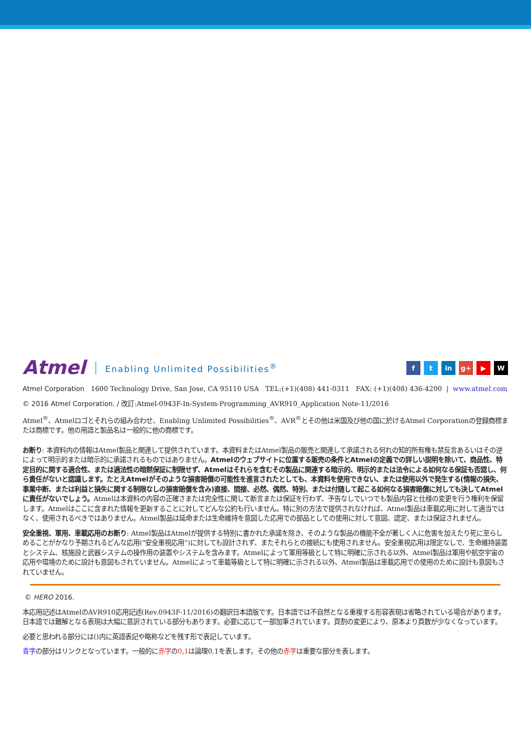Atmel Enabling Unlimited Possibilities<sup>®</sup>
f t in g+ ▶ W
Atmel Corporation 1600 Technology Drive, San Jose, CA 95110 USA TEL:(+1)(408) 441-0311 FAX: (+1)(408) 436-4200 | www.atmel.com
© 2016 Atmel Corporation. / 改訂:Atmel-0943F-In-System-Programming_AVR910_Application Note-11/2016
Atmel<sup>®</sup>、Atmelロゴとそれらの組み合わせ、Enabling Unlimited Possibilities<sup>®</sup>、AVR<sup>®</sup>とその他は米国及び他の国に於けるAtmel Corporationの登録商標または商標です。他の用語と製品名は一般的に他の商標です。
お断り: 本資料内の情報はAtmel製品と関連して提供されています。本資料またはAtmel製品の販売と関連して承諾される何れの知的所有権も禁反言あるいはその逆によって明示的または暗示的に承諾されるものではありません。Atmelのウェブサイトに位置する販売の条件とAtmelの定義での詳しい説明を除いて、商品性、特定目的に関する適合性、または適法性の暗黙保証に制限せず、Atmelはそれらを含むその製品に関連する暗示的、明示的または法令による如何なる保証も否認し、何ら責任がないと認識します。たとえAtmelがそのような損害賠償の可能性を進言されたとしても、本資料を使用できない、または使用以外で発生する(情報の損失、事業中断、または利益と損失に関する制限なしの損害賠償を含み)直接、間接、必然、偶然、特別、または付随して起こる如何なる損害賠償に対しても決してAtmelに責任がないでしょう。Atmelは本資料の内容の正確さまたは完全性に関して断言または保証を行わず、予告なしでいつでも製品内容と仕様の変更を行う権利を保留します。Atmelはここに含まれた情報を更新することに対してどんな公約も行いません。特に別の方法で提供されなければ、Atmel製品は車載応用に対して適当ではなく、使用されるべきではありません。Atmel製品は延命または生命維持を意図した応用での部品としての使用に対して意図、認定、または保証されません。
安全重視、軍用、車載応用のお断り: Atmel製品はAtmelが提供する特別に書かれた承諾を除き、そのような製品の機能不全が著しく人に危害を加えたり死に至らしめることがかなり予期されるどんな応用("安全重視応用")に対しても設計されず、またそれらとの接続にも使用されません。安全重視応用は限定なしで、生命維持装置とシステム、核施設と武器システムの操作用の装置やシステムを含みます。Atmelによって軍用等級として特に明確に示される以外、Atmel製品は軍用や航空宇宙の応用や環境のために設計も意図もされていません。Atmelによって車載等級として特に明確に示される以外、Atmel製品は車載応用での使用のために設計も意図もされていません。
© HERO 2016.
本応用記述はAtmelのAVR910応用記述(Rev.0943F-11/2016)の翻訳日本語版です。日本語では不自然となる重複する形容表現は省略されている場合があります。日本語では難解となる表現は大幅に意訳されている部分もあります。必要に応じて一部加筆されています。頁割の変更により、原本より頁数が少なくなっています。
必要と思われる部分には()内に英語表記や略称などを残す形で表記しています。
青字の部分はリンクとなっています。一般的に赤字の0,1は論理0,1を表します。その他の赤字は重要な部分を表します。